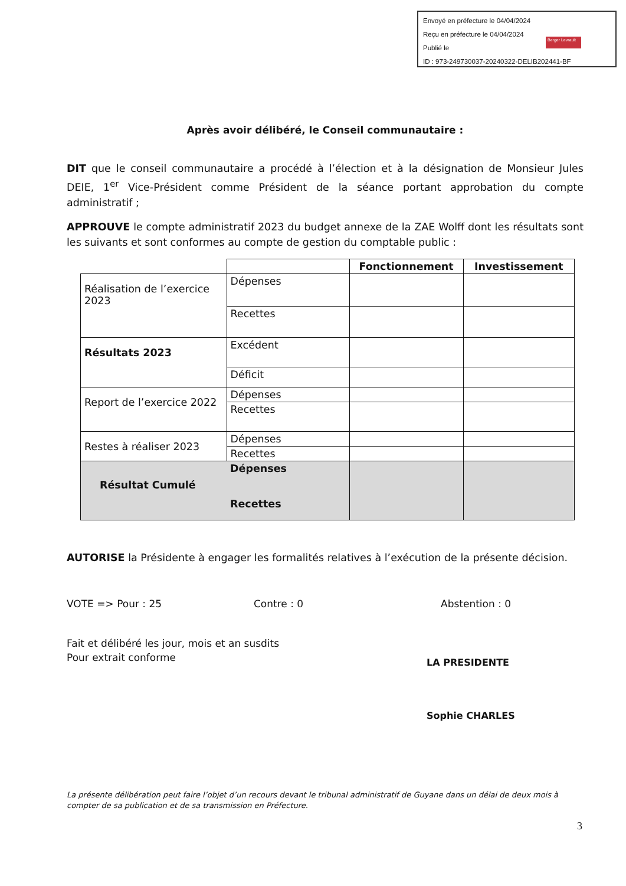Envoyé en préfecture le 04/04/2024
Reçu en préfecture le 04/04/2024
Publié le
ID : 973-249730037-20240322-DELIB202441-BF
Berger Levrault
Après avoir délibéré, le Conseil communautaire :
DIT que le conseil communautaire a procédé à l’élection et à la désignation de Monsieur Jules DEIE, 1<sup>er</sup> Vice-Président comme Président de la séance portant approbation du compte administratif ;
APPROUVE le compte administratif 2023 du budget annexe de la ZAE Wolff dont les résultats sont les suivants et sont conformes au compte de gestion du comptable public :
| | | Fonctionnement | Investissement |
| Réalisation de l’exercice 2023 | Dépenses | | |
| | Recettes | | |
| Résultats 2023 | Excédent | | |
| | Déficit | | |
| Report de l’exercice 2022 | Dépenses | | |
| | Recettes | | |
| Restes à réaliser 2023 | Dépenses | | |
| | Recettes | | |
| Résultat Cumulé | Dépenses Recettes | | |
AUTORISE la Présidente à engager les formalités relatives à l’exécution de la présente décision.
VOTE => Pour : 25 Contre : 0 Abstention : 0
Fait et délibéré les jour, mois et an susdits
Pour extrait conforme
LA PRESIDENTE
Sophie CHARLES
La présente délibération peut faire l’objet d’un recours devant le tribunal administratif de Guyane dans un délai de deux mois à compter de sa publication et de sa transmission en Préfecture.
3